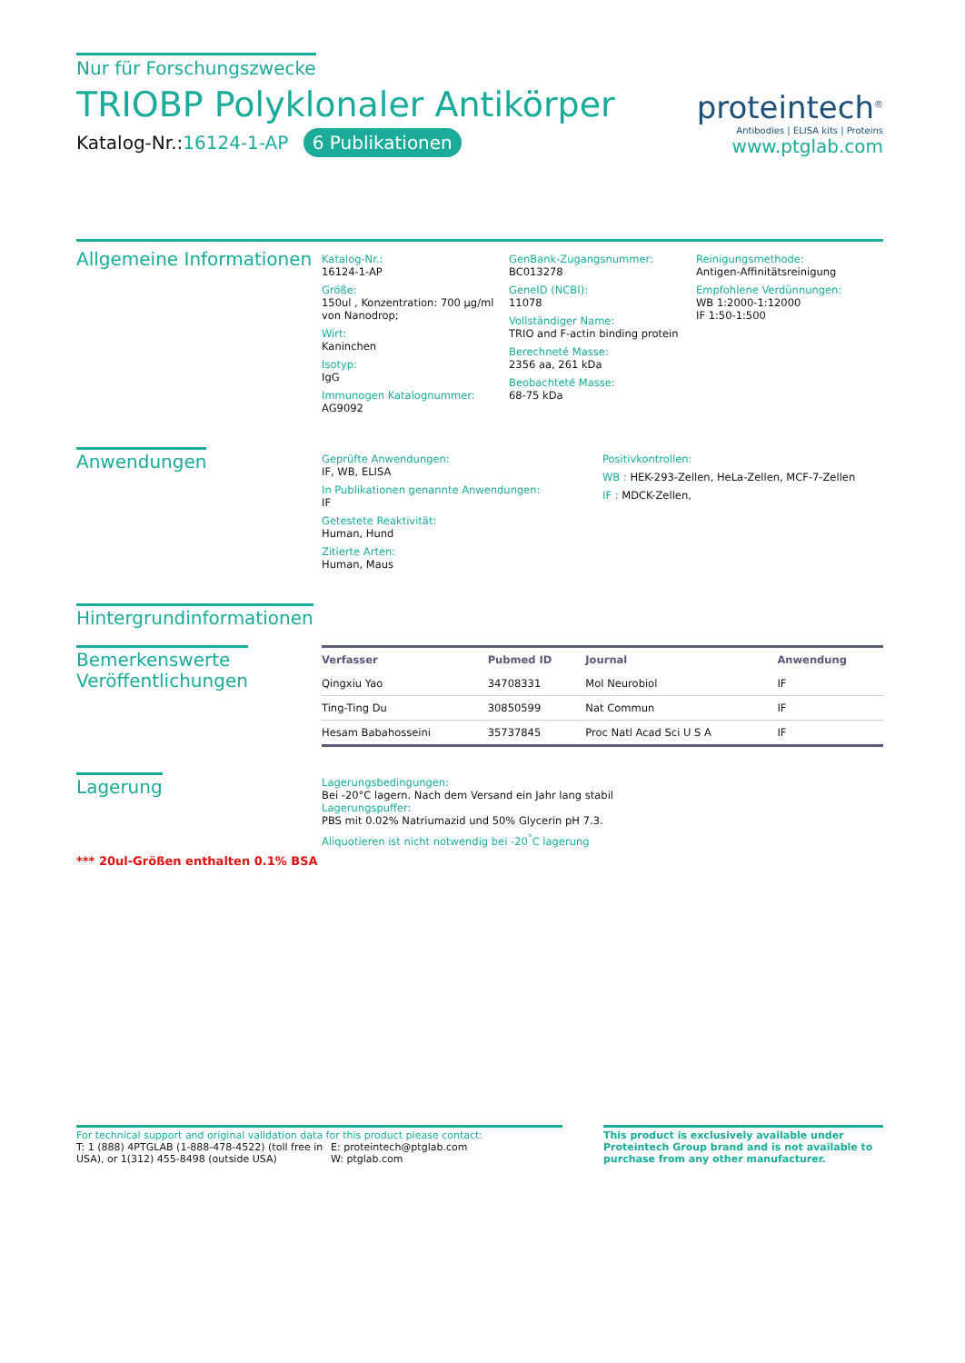Nur für Forschungszwecke
TRIOBP Polyklonaler Antikörper
Katalog-Nr.:16124-1-AP 6 Publikationen
proteintech<sup>®</sup>
Antibodies | ELISA kits | Proteins
www.ptglab.com
Allgemeine Informationen
Katalog-Nr.:
16124-1-AP
Größe:
150ul , Konzentration: 700 μg/ml von Nanodrop;
Wirt:
Kaninchen
Isotyp:
IgG
Immunogen Katalognummer:
AG9092
GenBank-Zugangsnummer:
BC013278
GeneID (NCBI):
11078
Vollständiger Name:
TRIO and F-actin binding protein
Berechneté Masse:
2356 aa, 261 kDa
Beobachteté Masse:
68-75 kDa
Reinigungsmethode:
Antigen-Affinitätsreinigung
Empfohlene Verdünnungen:
WB 1:2000-1:12000
IF 1:50-1:500
Anwendungen
Geprüfte Anwendungen:
IF, WB, ELISA
In Publikationen genannte Anwendungen:
IF
Getestete Reaktivität:
Human, Hund
Zitierte Arten:
Human, Maus
Positivkontrollen:
WB : HEK-293-Zellen, HeLa-Zellen, MCF-7-Zellen
IF : MDCK-Zellen,
Hintergrundinformationen
Bemerkenswerte
Veröffentlichungen
| Verfasser | Pubmed ID | Journal | Anwendung |
| --- | --- | --- | --- |
| Qingxiu Yao | 34708331 | Mol Neurobiol | IF |
| Ting-Ting Du | 30850599 | Nat Commun | IF |
| Hesam Babahosseini | 35737845 | Proc Natl Acad Sci U S A | IF |
Lagerung
*** 20ul-Größen enthalten 0.1% BSA
Lagerungsbedingungen:
Bei -20°C lagern. Nach dem Versand ein Jahr lang stabil
Lagerungspuffer:
PBS mit 0.02% Natriumazid und 50% Glycerin pH 7.3.
Aliquotieren ist nicht notwendig bei -20<sup>°</sup>C lagerung
For technical support and original validation data for this product please contact:
T: 1 (888) 4PTGLAB (1-888-478-4522) (toll free in USA), or 1(312) 455-8498 (outside USA)
E: proteintech@ptglab.com
W: ptglab.com
This product is exclusively available under Proteintech Group brand and is not available to purchase from any other manufacturer.